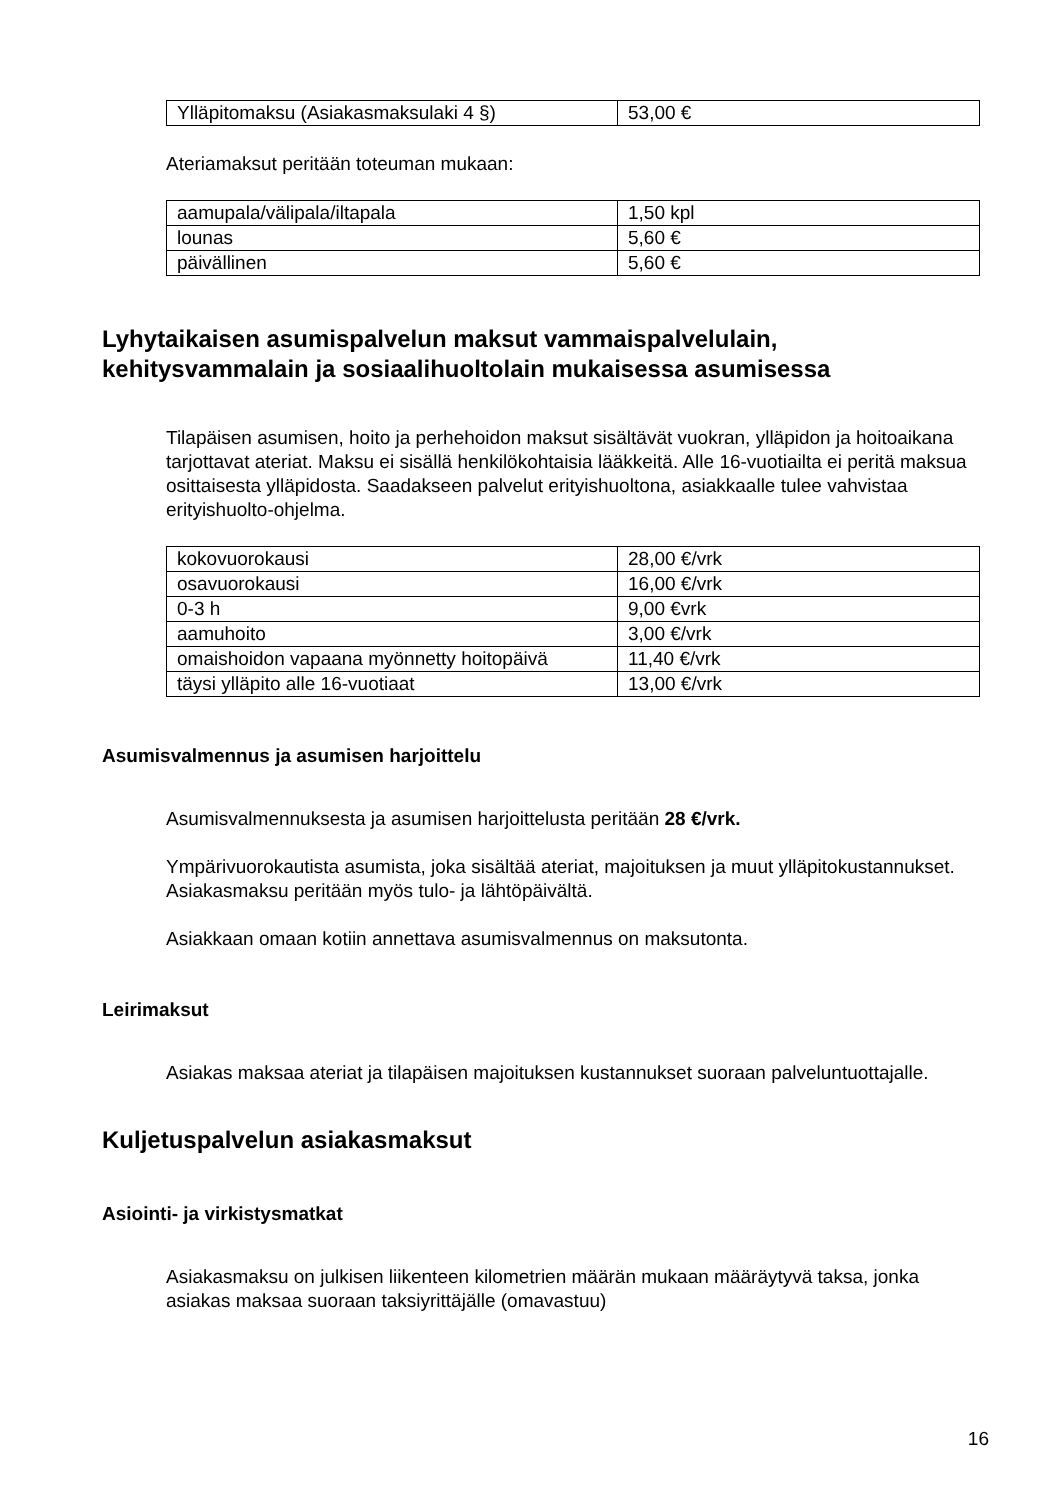| Ylläpitomaksu (Asiakasmaksulaki 4 §) | 53,00 € |
Ateriamaksut peritään toteuman mukaan:
| aamupala/välipala/iltapala | 1,50 kpl |
| lounas | 5,60 € |
| päivällinen | 5,60 € |
Lyhytaikaisen asumispalvelun maksut vammaispalvelulain, kehitysvammalain ja sosiaalihuoltolain mukaisessa asumisessa
Tilapäisen asumisen, hoito ja perhehoidon maksut sisältävät vuokran, ylläpidon ja hoitoaikana tarjottavat ateriat. Maksu ei sisällä henkilökohtaisia lääkkeitä. Alle 16-vuotiailta ei peritä maksua osittaisesta ylläpidosta. Saadakseen palvelut erityishuoltona, asiakkaalle tulee vahvistaa erityishuolto-ohjelma.
| kokovuorokausi | 28,00 €/vrk |
| osavuorokausi | 16,00 €/vrk |
| 0-3 h | 9,00 €vrk |
| aamuhoito | 3,00 €/vrk |
| omaishoidon vapaana myönnetty hoitopäivä | 11,40 €/vrk |
| täysi ylläpito alle 16-vuotiaat | 13,00 €/vrk |
Asumisvalmennus ja asumisen harjoittelu
Asumisvalmennuksesta ja asumisen harjoittelusta peritään 28 €/vrk.
Ympärivuorokautista asumista, joka sisältää ateriat, majoituksen ja muut ylläpitokustannukset. Asiakasmaksu peritään myös tulo- ja lähtöpäivältä.
Asiakkaan omaan kotiin annettava asumisvalmennus on maksutonta.
Leirimaksut
Asiakas maksaa ateriat ja tilapäisen majoituksen kustannukset suoraan palveluntuottajalle.
Kuljetuspalvelun asiakasmaksut
Asiointi- ja virkistysmatkat
Asiakasmaksu on julkisen liikenteen kilometrien määrän mukaan määräytyvä taksa, jonka asiakas maksaa suoraan taksiyrittäjälle (omavastuu)
16